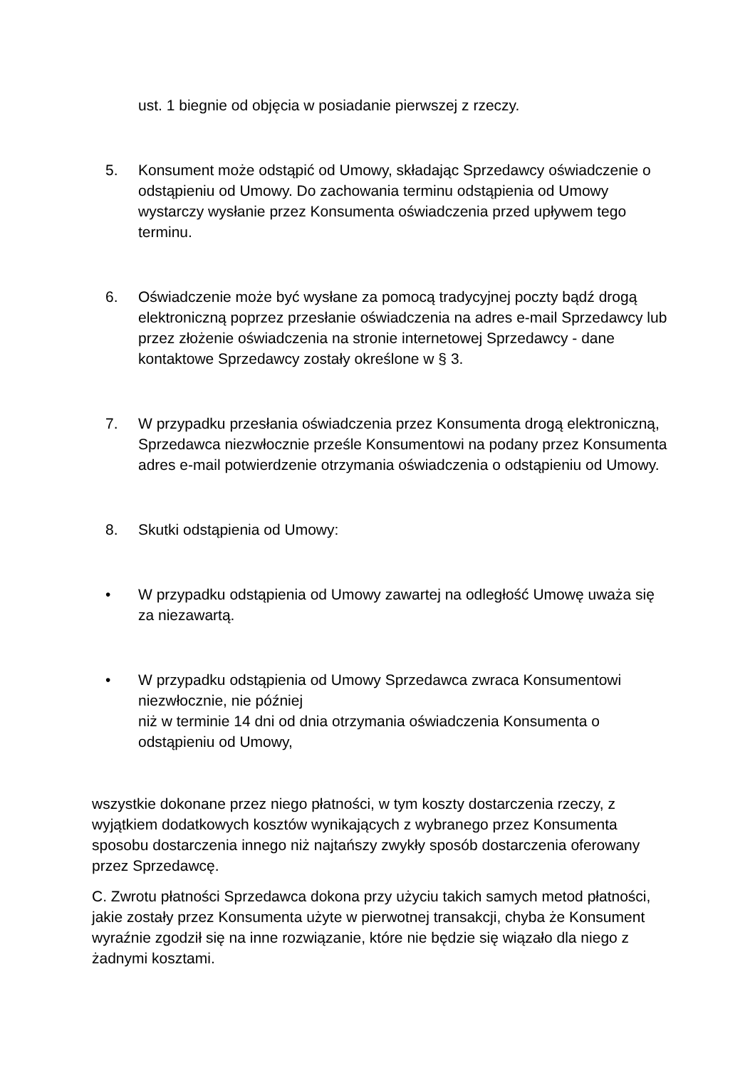ust. 1 biegnie od objęcia w posiadanie pierwszej z rzeczy.
5. Konsument może odstąpić od Umowy, składając Sprzedawcy oświadczenie o odstąpieniu od Umowy. Do zachowania terminu odstąpienia od Umowy wystarczy wysłanie przez Konsumenta oświadczenia przed upływem tego terminu.
6. Oświadczenie może być wysłane za pomocą tradycyjnej poczty bądź drogą elektroniczną poprzez przesłanie oświadczenia na adres e-mail Sprzedawcy lub przez złożenie oświadczenia na stronie internetowej Sprzedawcy - dane kontaktowe Sprzedawcy zostały określone w § 3.
7. W przypadku przesłania oświadczenia przez Konsumenta drogą elektroniczną, Sprzedawca niezwłocznie prześle Konsumentowi na podany przez Konsumenta adres e-mail potwierdzenie otrzymania oświadczenia o odstąpieniu od Umowy.
8. Skutki odstąpienia od Umowy:
• W przypadku odstąpienia od Umowy zawartej na odległość Umowę uważa się za niezawartą.
• W przypadku odstąpienia od Umowy Sprzedawca zwraca Konsumentowi niezwłocznie, nie później
niż w terminie 14 dni od dnia otrzymania oświadczenia Konsumenta o odstąpieniu od Umowy,
wszystkie dokonane przez niego płatności, w tym koszty dostarczenia rzeczy, z wyjątkiem dodatkowych kosztów wynikających z wybranego przez Konsumenta sposobu dostarczenia innego niż najtańszy zwykły sposób dostarczenia oferowany przez Sprzedawcę.
C. Zwrotu płatności Sprzedawca dokona przy użyciu takich samych metod płatności, jakie zostały przez Konsumenta użyte w pierwotnej transakcji, chyba że Konsument wyraźnie zgodził się na inne rozwiązanie, które nie będzie się wiązało dla niego z żadnymi kosztami.